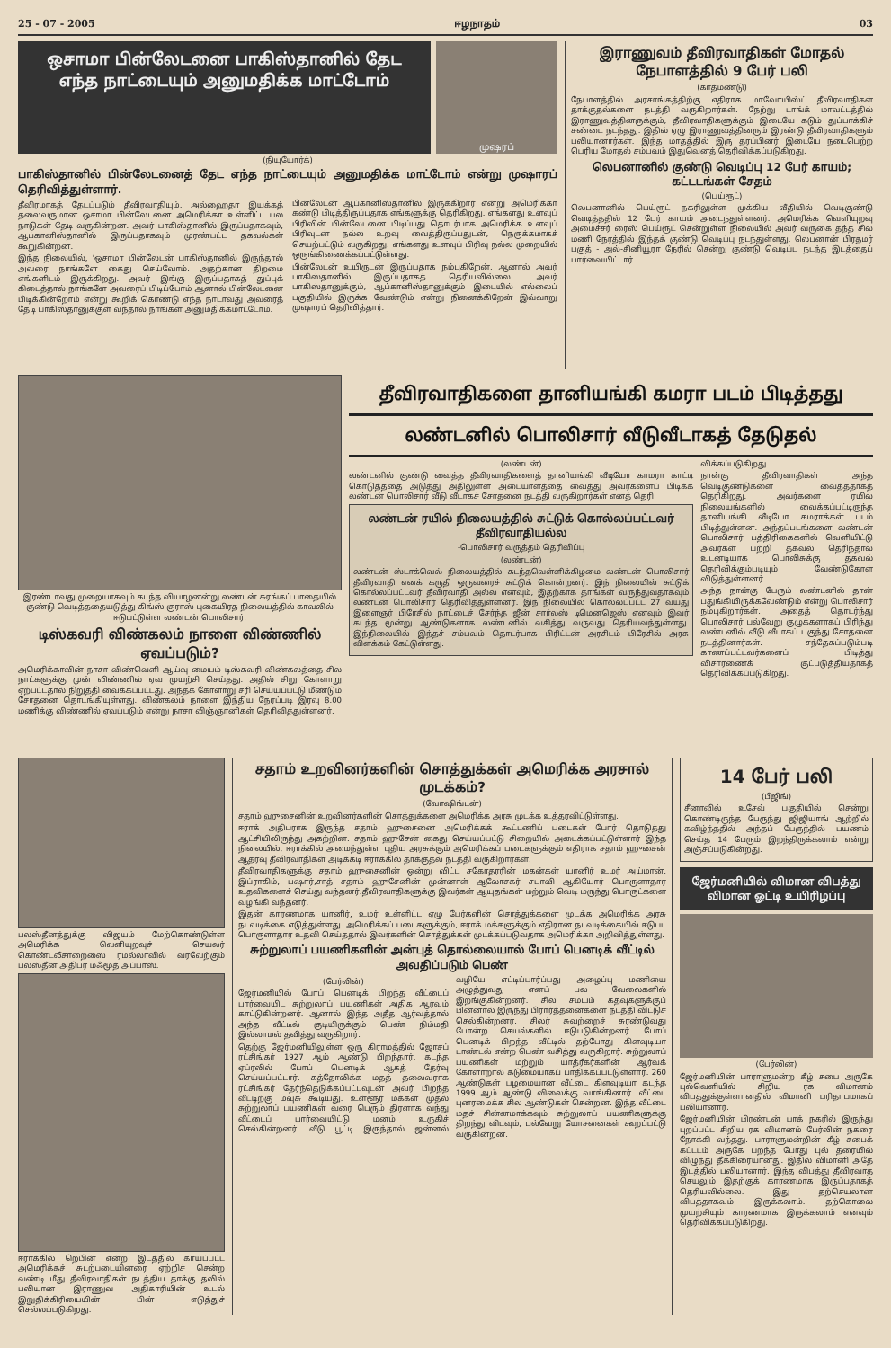25 - 07 - 2005 ஈழநாதம் 03
ஒசாமா பின்லேடனை பாகிஸ்தானில் தேட எந்த நாட்டையும் அனுமதிக்க மாட்டோம்
முஷரப்
(நியுயோர்க்)
பாகிஸ்தானில் பின்லேடனைத் தேட எந்த நாட்டையும் அனுமதிக்க மாட்டோம் என்று முஷாரப் தெரிவித்துள்ளார்.
தீவிரமாகத் தேடப்படும் தீவிரவாதியும், அல்ஹைதா இயக்கத் தலைவருமான ஒசாமா பின்லேடனை அமெரிக்கா உள்ளிட்ட பல நாடுகள் தேடி வருகின்றன. அவர் பாகிஸ்தானில் இருப்பதாகவும், ஆப்கானிஸ்தானில் இருப்பதாகவும் முரண்பட்ட தகவல்கள் கூறுகின்றன.
இந்த நிலையில், 'ஒசாமா பின்லேடன் பாகிஸ்தானில் இருந்தால் அவரை நாங்களே கைது செய்வோம். அதற்கான திறமை எங்களிடம் இருக்கிறது. அவர் இங்கு இருப்பதாகத் துப்புக் கிடைத்தால் நாங்களே அவரைப் பிடிப்போம் ஆனால் பின்லேடனை பிடிக்கின்றோம் என்று கூறிக் கொண்டு எந்த நாடாவது அவரைத் தேடி பாகிஸ்தானுக்குள் வந்தால் நாங்கள் அனுமதிக்கமாட்டோம்.
பின்லேடன் ஆப்கானிஸ்தானில் இருக்கிறார் என்று அமெரிக்கா கண்டு பிடித்திருப்பதாக எங்களுக்கு தெரிகிறது. எங்களது உளவுப் பிரிவின் பின்லேடனை பிடிப்பது தொடர்பாக அமெரிக்க உளவுப் பிரிவுடன் நல்ல உறவு வைத்திருப்பதுடன், நெருக்கமாகச் செயற்பட்டும் வருகிறது. எங்களது உளவுப் பிரிவு நல்ல முறையில் ஒருங்கிணைக்கப்பட்டுள்ளது.
பின்லேடன் உயிருடன் இருப்பதாக நம்புகிறேன். ஆனால் அவர் பாகிஸ்தானில் இருப்பதாகத் தெரியவில்லை. அவர் பாகிஸ்தானுக்கும், ஆப்கானிஸ்தானுக்கும் இடையில் எல்லைப் பகுதியில் இருக்க வேண்டும் என்று நினைக்கிறேன் இவ்வாறு முஷாரப் தெரிவித்தார்.
இராணுவம் தீவிரவாதிகள் மோதல் நேபாளத்தில் 9 பேர் பலி
(காத்மண்டு)
நேபாளத்தில் அரசாங்கத்திற்கு எதிராக மாவோயிஸ்ட் தீவிரவாதிகள் தாக்குதல்களை நடத்தி வருகிறார்கள். நேற்று டாங்க் மாவட்டத்தில் இராணுவத்தினருக்கும், தீவிரவாதிகளுக்கும் இடையே கடும் துப்பாக்கிச் சண்டை நடந்தது. இதில் ஏழு இராணுவத்தினரும் இரண்டு தீவிரவாதிகளும் பலியானார்கள். இந்த மாதத்தில் இரு தரப்பினர் இடையே நடைபெற்ற பெரிய மோதல் சம்பவம் இதுவெனத் தெரிவிக்கப்படுகிறது.
லெபனானில் குண்டு வெடிப்பு 12 பேர் காயம்; கட்டடங்கள் சேதம்
(பெய்ரூட்)
லெபனானில் பெய்ரூட் நகரிலுள்ள முக்கிய வீதியில் வெடிகுண்டு வெடித்ததில் 12 பேர் காயம் அடைந்துள்ளனர். அமெரிக்க வெளியுறவு அமைச்சர் ரைஸ் பெய்ரூட் சென்றுள்ள நிலையில் அவர் வருகை தந்த சில மணி நேரத்தில் இந்தக் குண்டு வெடிப்பு நடந்துள்ளது. லெபனான் பிரதமர் பகுத் - அல்-சினியூரா நேரில் சென்று குண்டு வெடிப்பு நடந்த இடத்தைப் பார்வையிட்டார்.
இரண்டாவது முறையாகவும் கடந்த வியாழனன்று லண்டன் சுரங்கப் பாதையில் குண்டு வெடித்ததையடுத்து கிங்ஸ் குராஸ் புகையிரத நிலையத்தில் காவலில் ஈடுபட்டுள்ள லண்டன் பொலிசார்.
டிஸ்கவரி விண்கலம் நாளை விண்ணில் ஏவப்படும்?
அமெரிக்காவின் நாசா விண்வெளி ஆய்வு மையம் டிஸ்கவரி விண்கலத்தை சில நாட்களுக்கு முன் விண்ணில் ஏவ முயற்சி செய்தது. அதில் சிறு கோளாறு ஏற்பட்டதால் நிறுத்தி வைக்கப்பட்டது. அந்தக் கோளாறு சரி செய்யப்பட்டு மீண்டும் சோதனை தொடங்கியுள்ளது. விண்கலம் நாளை இந்திய நேரப்படி இரவு 8.00 மணிக்கு விண்ணில் ஏவப்படும் என்று நாசா விஞ்ஞானிகள் தெரிவித்துள்ளனர்.
தீவிரவாதிகளை தானியங்கி கமரா படம் பிடித்தது
லண்டனில் பொலிசார் வீடுவீடாகத் தேடுதல்
(லண்டன்)
லண்டனில் குண்டு வைத்த தீவிரவாதிகளைத் தானியங்கி வீடியோ காமரா காட்டி கொடுத்ததை அடுத்து அதிலுள்ள அடையாளத்தை வைத்து அவர்களைப் பிடிக்க லண்டன் பொலிசார் வீடு வீடாகச் சோதனை நடத்தி வருகிறார்கள் எனத் தெரி
லண்டன் ரயில் நிலையத்தில் சுட்டுக் கொல்லப்பட்டவர் தீவிரவாதியல்ல
-பொலிசார் வருத்தம் தெரிவிப்பு
(லண்டன்)
லண்டன் ஸ்டாக்வெல் நிலையத்தில் கடந்தவெள்ளிக்கிழமை லண்டன் பொலிசார் தீவிரவாதி எனக் கருதி ஒருவரைச் சுட்டுக் கொன்றனர். இந் நிலையில் சுட்டுக் கொல்லப்பட்டவர் தீவிரவாதி அல்ல எனவும், இதற்காக தாங்கள் வருந்துவதாகவும் லண்டன் பொலிசார் தெரிவித்துள்ளனர். இந் நிலையில் கொல்லப்பட்ட 27 வயது இளைஞர் பிரேசில் நாட்டைச் சேர்ந்த ஜீன் சார்லஸ் டிமெனஜெஸ் எனவும் இவர் கடந்த மூன்று ஆண்டுகளாக லண்டனில் வசித்து வருவது தெரியவந்துள்ளது. இந்நிலையில் இந்தச் சம்பவம் தொடர்பாக பிரிட்டன் அரசிடம் பிரேசில் அரசு விளக்கம் கேட்டுள்ளது.
விக்கப்படுகிறது.
நான்கு தீவிரவாதிகள் அந்த வெடிகுண்டுகளை வைத்ததாகத் தெரிகிறது. அவர்களை ரயில் நிலையங்களில் வைக்கப்பட்டிருந்த தானியங்கி வீடியோ கமராக்கள் படம் பிடித்துள்ளன. அந்தப்படங்களை லண்டன் பொலிசார் பத்திரிகைகளில் வெளியிட்டு அவர்கள் பற்றி தகவல் தெரிந்தால் உடனடியாக பொலிசுக்கு தகவல் தெரிவிக்கும்படியும் வேண்டுகோள் விடுத்துள்ளனர்.
அந்த நான்கு பேரும் லண்டனில் தான் பதுங்கியிருக்கவேண்டும் என்று பொலிசார் நம்புகிறார்கள். அதைத் தொடர்ந்து பொலிசார் பல்வேறு குழுக்களாகப் பிரிந்து லண்டனில் வீடு வீடாகப் புகுந்து சோதனை நடத்தினார்கள். சந்தேகப்படும்படி காணப்பட்டவர்களைப் பிடித்து விசாரணைக் குட்படுத்தியதாகத் தெரிவிக்கப்படுகிறது.
பலஸ்தீனத்துக்கு விஜயம் மேற்கொண்டுள்ள அமெரிக்க வெளியுறவுச் செயலர் கொண்டலீசாறைஸை ரமல்லாவில் வரவேற்கும் பலஸ்தீன அதிபர் மஃமூத் அப்பாஸ்.
ஈராக்கில் றெபின் என்ற இடத்தில் காயப்பட்ட அமெரிக்கச் சுடற்படையினரை ஏற்றிச் சென்ற வண்டி மீது தீவிரவாதிகள் நடத்திய தாக்கு தலில் பலியான இராணுவ அதிகாரியின் உடல் இறுதிக்கிரியையின் பின் எடுத்துச் செல்லப்படுகிறது.
சதாம் உறவினர்களின் சொத்துக்கள் அமெரிக்க அரசால் முடக்கம்?
(வோஷிங்டன்)
சதாம் ஹுசைனின் உறவினர்களின் சொத்துக்களை அமெரிக்க அரசு முடக்க உத்தரவிட்டுள்ளது.
ஈராக் அதிபராக இருந்த சதாம் ஹுசைனை அமெரிக்கக் கூட்டணிப் படைகள் போர் தொடுத்து ஆட்சியிலிருந்து அகற்றின. சதாம் ஹுசேன் கைது செய்யப்பட்டு சிறையில் அடைக்கப்பட்டுள்ளார் இந்த நிலையில், ஈராக்கில் அமைந்துள்ள புதிய அரசுக்கும் அமெரிக்கப் படைகளுக்கும் எதிராக சதாம் ஹுசைன் ஆதரவு தீவிரவாதிகள் அடிக்கடி ஈராக்கில் தாக்குதல் நடத்தி வருகிறார்கள்.
தீவிரவாதிகளுக்கு சதாம் ஹுசைனின் ஒன்று விட்ட சகோதரரின் மகன்கள் யானிர் உமர் அய்மான், இப்ராகிம், பஷார்,சாத் சதாம் ஹுசேனின் முன்னாள் ஆலோசகர் சபாவி ஆகியோர் பொருளாதார உதவிகளைச் செய்து வந்தனர்.தீவிரவாதிகளுக்கு இவர்கள் ஆயுதங்கள் மற்றும் வெடி மருந்து பொருட்களை வழங்கி வந்தனர்.
இதன் காரணமாக யானிர், உமர் உள்ளிட்ட ஏழு பேர்களின் சொத்துக்களை முடக்க அமெரிக்க அரசு நடவடிக்கை எடுத்துள்ளது. அமெரிக்கப் படைகளுக்கும், ஈராக் மக்களுக்கும் எதிரான நடவடிக்கையில் ஈடுபட பொருளாதார உதவி செய்ததால் இவர்களின் சொத்துக்கள் முடக்கப்படுவதாக அமெரிக்கா அறிவித்துள்ளது.
சுற்றுலாப் பயணிகளின் அன்புத் தொல்லையால் போப் பெனடிக் வீட்டில் அவதிப்படும் பெண்
(பேர்லின்)
ஜேர்மனியில் போப் பெனடிக் பிறந்த வீட்டைப் பார்வையிட சுற்றுலாப் பயணிகள் அதிக ஆர்வம் காட்டுகின்றனர். ஆனால் இந்த அதீத ஆர்வத்தால் அந்த வீட்டில் குடியிருக்கும் பெண் நிம்மதி இல்லாமல் தவித்து வருகிறார்.
தெற்கு ஜேர்மனியிலுள்ள ஒரு கிராமத்தில் ஜோசப் ரட்சிங்கர் 1927 ஆம் ஆண்டு பிறந்தார். கடந்த ஏப்ரலில் போப் பெனடிக் ஆகத் தேர்வு செய்யப்பட்டார். கத்தோலிக்க மதத் தலைவராக ரட்சிங்கர் தேர்ந்தெடுக்கப்பட்டவுடன் அவர் பிறந்த வீட்டிற்கு மவுசு கூடியது. உள்ளூர் மக்கள் முதல் சுற்றுலாப் பயணிகள் வரை பெரும் திரளாக வந்து வீட்டைப் பார்வையிட்டு மனம் உருகிச் செல்கின்றனர். வீடு பூட்டி இருந்தால் ஜன்னல் வழியே எட்டிப்பார்ப்பது அழைப்பு மணியை அழுத்துவது எனப் பல வேலைகளில் இறங்குகின்றனர். சில சமயம் கதவுகளுக்குப் பின்னால் இருந்து பிரார்த்தனைகளை நடத்தி விட்டுச் செல்கின்றனர். சிலர் சுவற்றைச் சுரண்டுவது போன்ற செயல்களில் ஈடுபடுகின்றனர். போப் பெனடிக் பிறந்த வீட்டில் தற்போது கிளவுடியா டாண்டல் என்ற பெண் வசித்து வருகிறார். சுற்றுலாப் பயணிகள் மற்றும் யாத்ரீகர்களின் ஆர்வக் கோளாறால் கடுமையாகப் பாதிக்கப்பட்டுள்ளார். 260 ஆண்டுகள் பழமையான வீட்டை கிளவுடியா கடந்த 1999 ஆம் ஆண்டு விலைக்கு வாங்கினார். வீட்டை புனரமைக்க சில ஆண்டுகள் சென்றன. இந்த வீட்டை மதச் சின்னமாக்கவும் சுற்றுலாப் பயணிகளுக்கு திறந்து விடவும், பல்வேறு யோசனைகள் கூறப்பட்டு வருகின்றன.
14 பேர் பலி
(பீஜிங்)
சீனாவில் உசேவ் பகுதியில் சென்று கொண்டிருந்த பேருந்து ஜிஜியாங் ஆற்றில் கவிழ்ந்ததில் அந்தப் பேருந்தில் பயணம் செய்த 14 பேரும் இறந்திருக்கலாம் என்று அஞ்சப்படுகின்றது.
ஜேர்மனியில் விமான விபத்து விமான ஓட்டி உயிரிழப்பு
(பேர்லின்)
ஜேர்மனியின் பாராளுமன்ற கீழ் சபை அருகே புல்வெளியில் சிறிய ரக விமானம் விபத்துக்குள்ளானதில் விமானி பரிதாபமாகப் பலியானார்.
ஜேர்மனியின் பிரண்டன் பாக் நகரில் இருந்து புறப்பட்ட சிறிய ரக விமானம் பேர்லின் நகரை நோக்கி வந்தது. பாராளுமன்றின் கீழ் சபைக் கட்டடம் அருகே பறந்த போது புல் தரையில் விழுந்து தீக்கிரையானது. இதில் விமானி அதே இடத்தில் பலியானார். இந்த விபத்து தீவிரவாத செயலும் இதற்குக் காரணமாக இருப்பதாகத் தெரியவில்லை. இது தற்செயலான விபத்தாகவும் இருக்கலாம். தற்கொலை முயற்சியும் காரணமாக இருக்கலாம் எனவும் தெரிவிக்கப்படுகிறது.